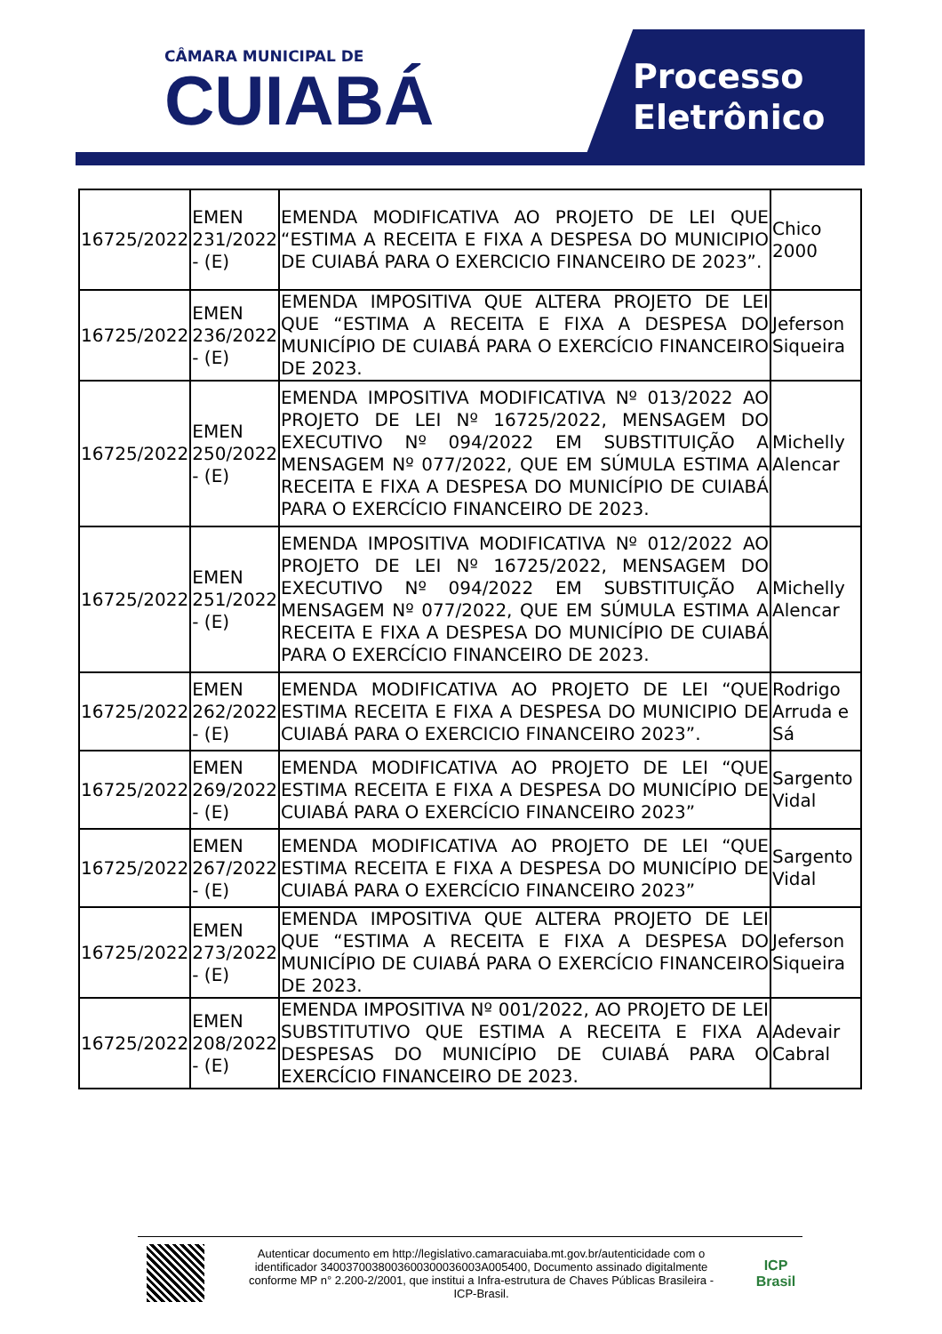CÂMARA MUNICIPAL DE
CUIABÁ
Processo
Eletrônico
| 16725/2022 | EMEN 231/2022 - (E) | EMENDA MODIFICATIVA AO PROJETO DE LEI QUE “ESTIMA A RECEITA E FIXA A DESPESA DO MUNICIPIO DE CUIABÁ PARA O EXERCICIO FINANCEIRO DE 2023”. | Chico 2000 |
| 16725/2022 | EMEN 236/2022 - (E) | EMENDA IMPOSITIVA QUE ALTERA PROJETO DE LEI QUE “ESTIMA A RECEITA E FIXA A DESPESA DO MUNICÍPIO DE CUIABÁ PARA O EXERCÍCIO FINANCEIRO DE 2023. | Jeferson Siqueira |
| 16725/2022 | EMEN 250/2022 - (E) | EMENDA IMPOSITIVA MODIFICATIVA Nº 013/2022 AO PROJETO DE LEI Nº 16725/2022, MENSAGEM DO EXECUTIVO Nº 094/2022 EM SUBSTITUIÇÃO A MENSAGEM Nº 077/2022, QUE EM SÚMULA ESTIMA A RECEITA E FIXA A DESPESA DO MUNICÍPIO DE CUIABÁ PARA O EXERCÍCIO FINANCEIRO DE 2023. | Michelly Alencar |
| 16725/2022 | EMEN 251/2022 - (E) | EMENDA IMPOSITIVA MODIFICATIVA Nº 012/2022 AO PROJETO DE LEI Nº 16725/2022, MENSAGEM DO EXECUTIVO Nº 094/2022 EM SUBSTITUIÇÃO A MENSAGEM Nº 077/2022, QUE EM SÚMULA ESTIMA A RECEITA E FIXA A DESPESA DO MUNICÍPIO DE CUIABÁ PARA O EXERCÍCIO FINANCEIRO DE 2023. | Michelly Alencar |
| 16725/2022 | EMEN 262/2022 - (E) | EMENDA MODIFICATIVA AO PROJETO DE LEI “QUE ESTIMA RECEITA E FIXA A DESPESA DO MUNICIPIO DE CUIABÁ PARA O EXERCICIO FINANCEIRO 2023”. | Rodrigo Arruda e Sá |
| 16725/2022 | EMEN 269/2022 - (E) | EMENDA MODIFICATIVA AO PROJETO DE LEI “QUE ESTIMA RECEITA E FIXA A DESPESA DO MUNICÍPIO DE CUIABÁ PARA O EXERCÍCIO FINANCEIRO 2023” | Sargento Vidal |
| 16725/2022 | EMEN 267/2022 - (E) | EMENDA MODIFICATIVA AO PROJETO DE LEI “QUE ESTIMA RECEITA E FIXA A DESPESA DO MUNICÍPIO DE CUIABÁ PARA O EXERCÍCIO FINANCEIRO 2023” | Sargento Vidal |
| 16725/2022 | EMEN 273/2022 - (E) | EMENDA IMPOSITIVA QUE ALTERA PROJETO DE LEI QUE “ESTIMA A RECEITA E FIXA A DESPESA DO MUNICÍPIO DE CUIABÁ PARA O EXERCÍCIO FINANCEIRO DE 2023. | Jeferson Siqueira |
| 16725/2022 | EMEN 208/2022 - (E) | EMENDA IMPOSITIVA Nº 001/2022, AO PROJETO DE LEI SUBSTITUTIVO QUE ESTIMA A RECEITA E FIXA A DESPESAS DO MUNICÍPIO DE CUIABÁ PARA O EXERCÍCIO FINANCEIRO DE 2023. | Adevair Cabral |
Autenticar documento em http://legislativo.camaracuiaba.mt.gov.br/autenticidade com o identificador 3400370038003600300036003A005400, Documento assinado digitalmente conforme MP n° 2.200-2/2001, que institui a Infra-estrutura de Chaves Públicas Brasileira - ICP-Brasil.
ICP
Brasil